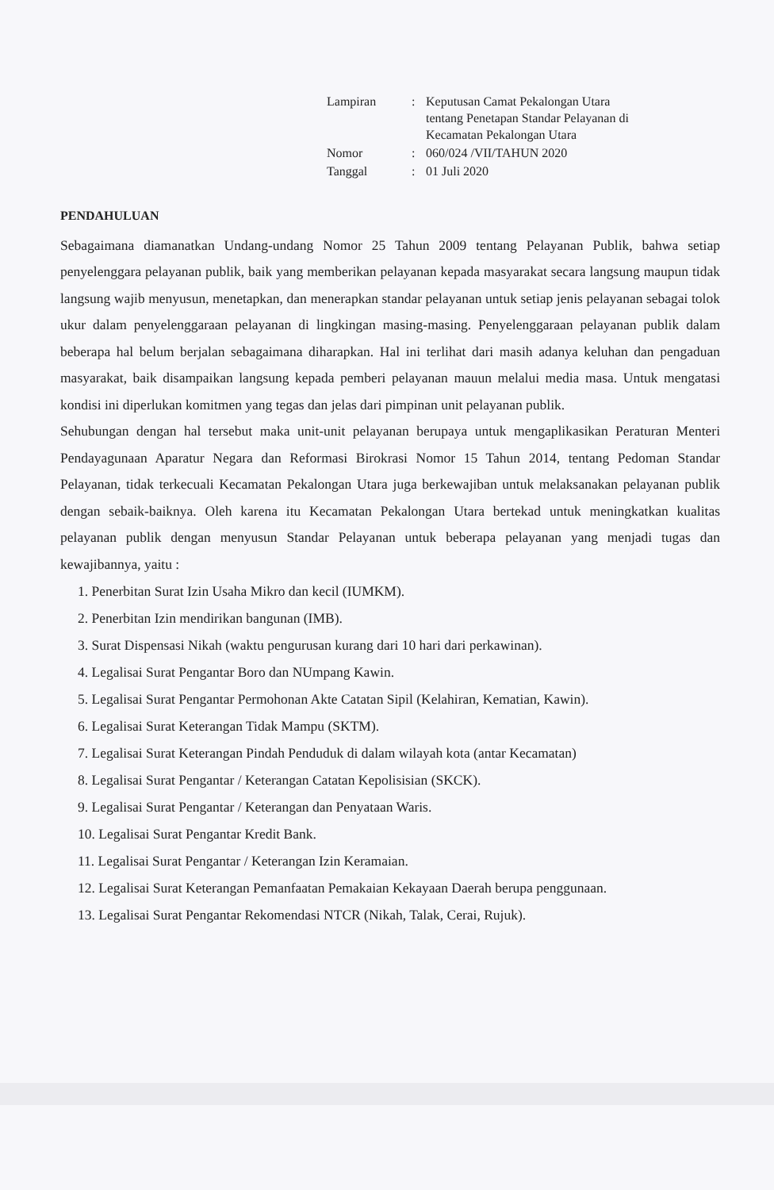| Lampiran | : | Keputusan Camat Pekalongan Utara tentang Penetapan Standar Pelayanan di Kecamatan Pekalongan Utara |
| Nomor | : | 060/024 /VII/TAHUN 2020 |
| Tanggal | : | 01 Juli 2020 |
PENDAHULUAN
Sebagaimana diamanatkan Undang-undang Nomor 25 Tahun 2009 tentang Pelayanan Publik, bahwa setiap penyelenggara pelayanan publik, baik yang memberikan pelayanan kepada masyarakat secara langsung maupun tidak langsung wajib menyusun, menetapkan, dan menerapkan standar pelayanan untuk setiap jenis pelayanan sebagai tolok ukur dalam penyelenggaraan pelayanan di lingkingan masing-masing. Penyelenggaraan pelayanan publik dalam beberapa hal belum berjalan sebagaimana diharapkan. Hal ini terlihat dari masih adanya keluhan dan pengaduan masyarakat, baik disampaikan langsung kepada pemberi pelayanan mauun melalui media masa. Untuk mengatasi kondisi ini diperlukan komitmen yang tegas dan jelas dari pimpinan unit pelayanan publik.
Sehubungan dengan hal tersebut maka unit-unit pelayanan berupaya untuk mengaplikasikan Peraturan Menteri Pendayagunaan Aparatur Negara dan Reformasi Birokrasi Nomor 15 Tahun 2014, tentang Pedoman Standar Pelayanan, tidak terkecuali Kecamatan Pekalongan Utara juga berkewajiban untuk melaksanakan pelayanan publik dengan sebaik-baiknya. Oleh karena itu Kecamatan Pekalongan Utara bertekad untuk meningkatkan kualitas pelayanan publik dengan menyusun Standar Pelayanan untuk beberapa pelayanan yang menjadi tugas dan kewajibannya, yaitu :
1. Penerbitan Surat Izin Usaha Mikro dan kecil (IUMKM).
2. Penerbitan Izin mendirikan bangunan (IMB).
3. Surat Dispensasi Nikah (waktu pengurusan kurang dari 10 hari dari perkawinan).
4. Legalisai Surat Pengantar Boro dan NUmpang Kawin.
5. Legalisai Surat Pengantar Permohonan Akte Catatan Sipil (Kelahiran, Kematian, Kawin).
6. Legalisai Surat Keterangan Tidak Mampu (SKTM).
7. Legalisai Surat Keterangan Pindah Penduduk di dalam wilayah kota (antar Kecamatan)
8. Legalisai Surat Pengantar / Keterangan Catatan Kepolisisian (SKCK).
9. Legalisai Surat Pengantar / Keterangan dan Penyataan Waris.
10. Legalisai Surat Pengantar Kredit Bank.
11. Legalisai Surat Pengantar / Keterangan Izin Keramaian.
12. Legalisai Surat Keterangan Pemanfaatan Pemakaian Kekayaan Daerah berupa penggunaan.
13. Legalisai Surat Pengantar Rekomendasi NTCR (Nikah, Talak, Cerai, Rujuk).